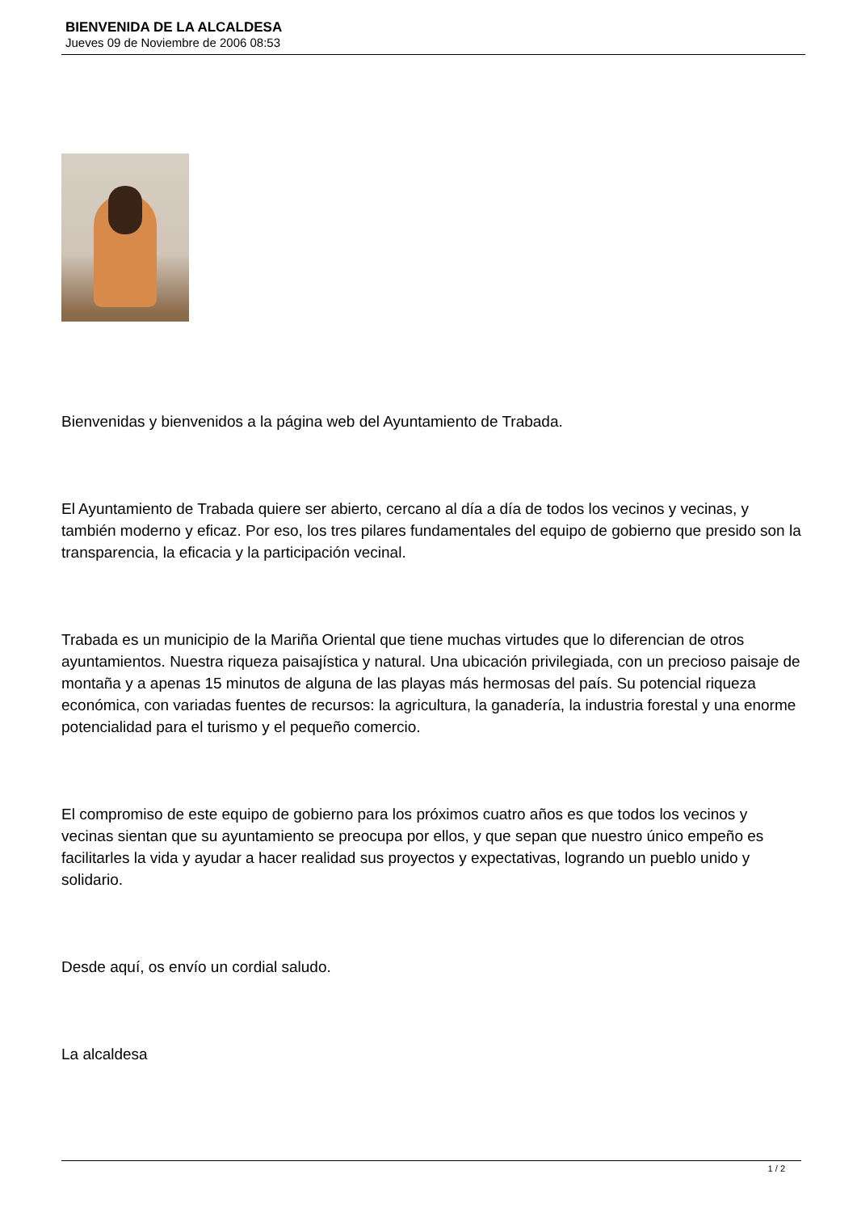BIENVENIDA DE LA ALCALDESA
Jueves 09 de Noviembre de 2006 08:53
Bienvenidas y bienvenidos a la página web del Ayuntamiento de Trabada.
El Ayuntamiento de Trabada quiere ser abierto, cercano al día a día de todos los vecinos y vecinas, y también moderno y eficaz. Por eso, los tres pilares fundamentales del equipo de gobierno que presido son la transparencia, la eficacia y la participación vecinal.
Trabada es un municipio de la Mariña Oriental que tiene muchas virtudes que lo diferencian de otros ayuntamientos. Nuestra riqueza paisajística y natural. Una ubicación privilegiada, con un precioso paisaje de montaña y a apenas 15 minutos de alguna de las playas más hermosas del país. Su potencial riqueza económica, con variadas fuentes de recursos: la agricultura, la ganadería, la industria forestal y una enorme potencialidad para el turismo y el pequeño comercio.
El compromiso de este equipo de gobierno para los próximos cuatro años es que todos los vecinos y vecinas sientan que su ayuntamiento se preocupa por ellos, y que sepan que nuestro único empeño es facilitarles la vida y ayudar a hacer realidad sus proyectos y expectativas, logrando un pueblo unido y solidario.
Desde aquí, os envío un cordial saludo.
La alcaldesa
1 / 2